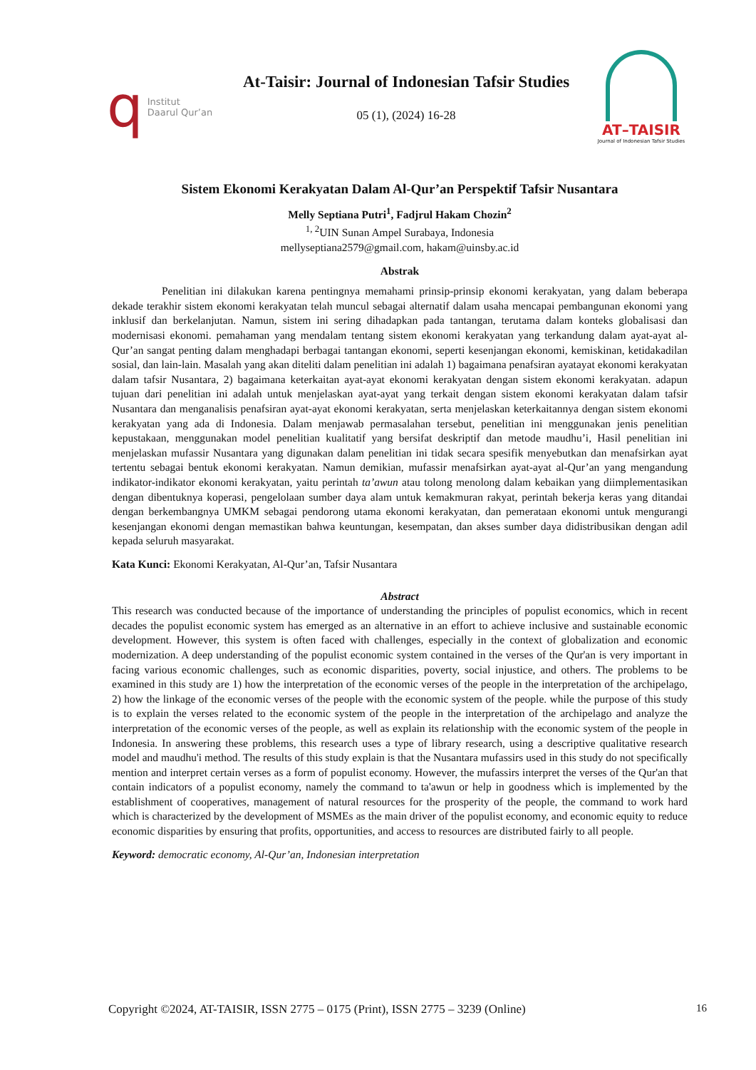q Institut
Daarul Qur’an
At-Taisir: Journal of Indonesian Tafsir Studies
05 (1), (2024) 16-28
AT–TAISIR
Journal of Indonesian Tafsir Studies
Sistem Ekonomi Kerakyatan Dalam Al-Qur’an Perspektif Tafsir Nusantara
Melly Septiana Putri<sup>1</sup>, Fadjrul Hakam Chozin<sup>2</sup>
<sup>1, 2</sup>UIN Sunan Ampel Surabaya, Indonesia
mellyseptiana2579@gmail.com, hakam@uinsby.ac.id
Abstrak
Penelitian ini dilakukan karena pentingnya memahami prinsip-prinsip ekonomi kerakyatan, yang dalam beberapa dekade terakhir sistem ekonomi kerakyatan telah muncul sebagai alternatif dalam usaha mencapai pembangunan ekonomi yang inklusif dan berkelanjutan. Namun, sistem ini sering dihadapkan pada tantangan, terutama dalam konteks globalisasi dan modernisasi ekonomi. pemahaman yang mendalam tentang sistem ekonomi kerakyatan yang terkandung dalam ayat-ayat al-Qur’an sangat penting dalam menghadapi berbagai tantangan ekonomi, seperti kesenjangan ekonomi, kemiskinan, ketidakadilan sosial, dan lain-lain. Masalah yang akan diteliti dalam penelitian ini adalah 1) bagaimana penafsiran ayatayat ekonomi kerakyatan dalam tafsir Nusantara, 2) bagaimana keterkaitan ayat-ayat ekonomi kerakyatan dengan sistem ekonomi kerakyatan. adapun tujuan dari penelitian ini adalah untuk menjelaskan ayat-ayat yang terkait dengan sistem ekonomi kerakyatan dalam tafsir Nusantara dan menganalisis penafsiran ayat-ayat ekonomi kerakyatan, serta menjelaskan keterkaitannya dengan sistem ekonomi kerakyatan yang ada di Indonesia. Dalam menjawab permasalahan tersebut, penelitian ini menggunakan jenis penelitian kepustakaan, menggunakan model penelitian kualitatif yang bersifat deskriptif dan metode maudhu’i, Hasil penelitian ini menjelaskan mufassir Nusantara yang digunakan dalam penelitian ini tidak secara spesifik menyebutkan dan menafsirkan ayat tertentu sebagai bentuk ekonomi kerakyatan. Namun demikian, mufassir menafsirkan ayat-ayat al-Qur’an yang mengandung indikator-indikator ekonomi kerakyatan, yaitu perintah ta’awun atau tolong menolong dalam kebaikan yang diimplementasikan dengan dibentuknya koperasi, pengelolaan sumber daya alam untuk kemakmuran rakyat, perintah bekerja keras yang ditandai dengan berkembangnya UMKM sebagai pendorong utama ekonomi kerakyatan, dan pemerataan ekonomi untuk mengurangi kesenjangan ekonomi dengan memastikan bahwa keuntungan, kesempatan, dan akses sumber daya didistribusikan dengan adil kepada seluruh masyarakat.
Kata Kunci: Ekonomi Kerakyatan, Al-Qur’an, Tafsir Nusantara
Abstract
This research was conducted because of the importance of understanding the principles of populist economics, which in recent decades the populist economic system has emerged as an alternative in an effort to achieve inclusive and sustainable economic development. However, this system is often faced with challenges, especially in the context of globalization and economic modernization. A deep understanding of the populist economic system contained in the verses of the Qur'an is very important in facing various economic challenges, such as economic disparities, poverty, social injustice, and others. The problems to be examined in this study are 1) how the interpretation of the economic verses of the people in the interpretation of the archipelago, 2) how the linkage of the economic verses of the people with the economic system of the people. while the purpose of this study is to explain the verses related to the economic system of the people in the interpretation of the archipelago and analyze the interpretation of the economic verses of the people, as well as explain its relationship with the economic system of the people in Indonesia. In answering these problems, this research uses a type of library research, using a descriptive qualitative research model and maudhu'i method. The results of this study explain is that the Nusantara mufassirs used in this study do not specifically mention and interpret certain verses as a form of populist economy. However, the mufassirs interpret the verses of the Qur'an that contain indicators of a populist economy, namely the command to ta'awun or help in goodness which is implemented by the establishment of cooperatives, management of natural resources for the prosperity of the people, the command to work hard which is characterized by the development of MSMEs as the main driver of the populist economy, and economic equity to reduce economic disparities by ensuring that profits, opportunities, and access to resources are distributed fairly to all people.
Keyword: democratic economy, Al-Qur’an, Indonesian interpretation
Copyright ©2024, AT-TAISIR, ISSN 2775 – 0175 (Print), ISSN 2775 – 3239 (Online) 16